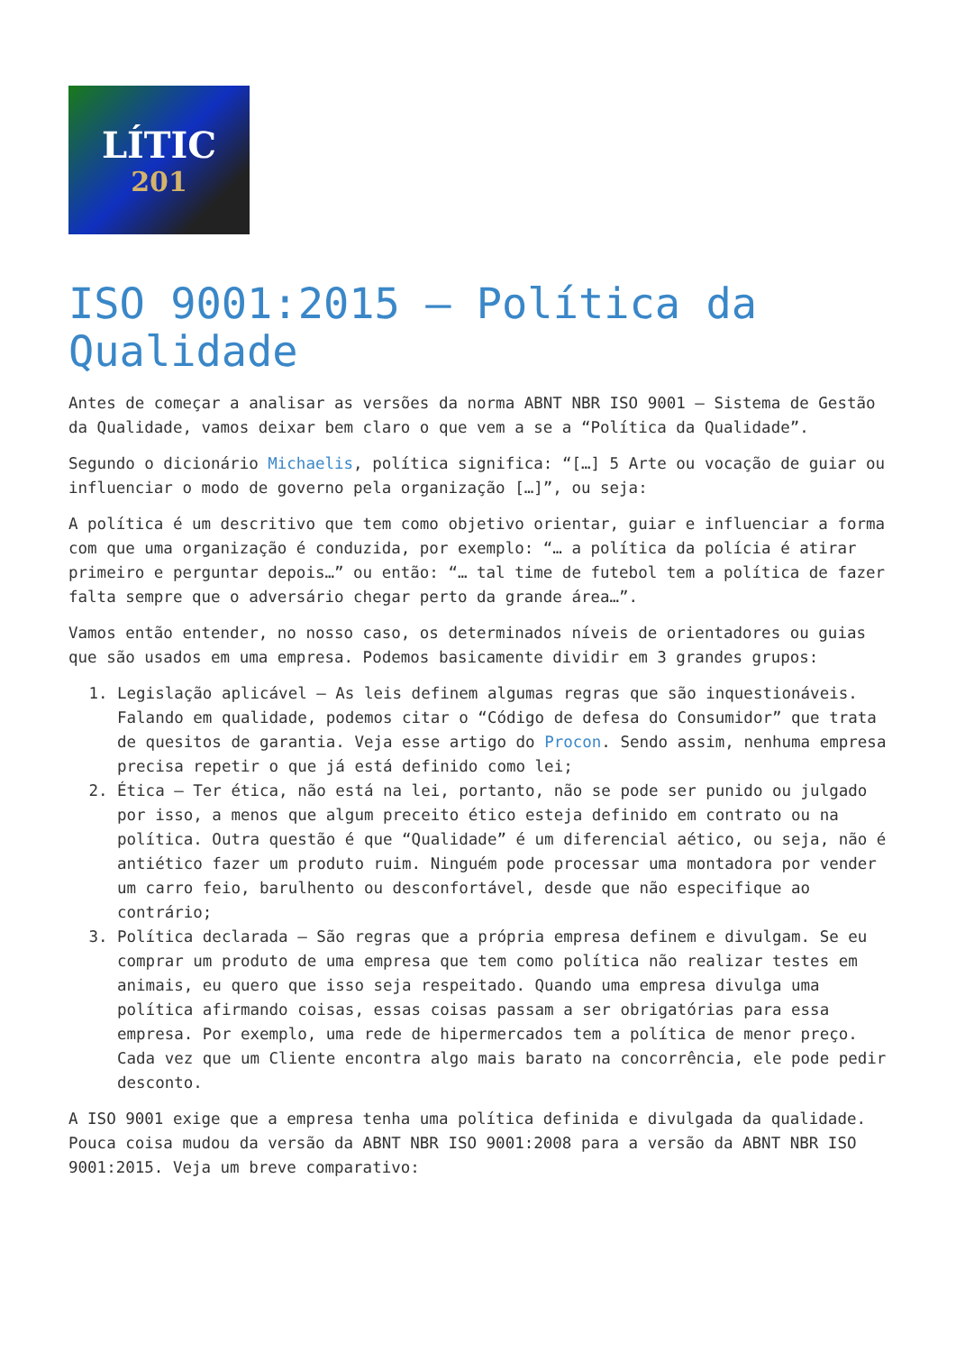LÍTIC
201
ISO 9001:2015 – Política da Qualidade
Antes de começar a analisar as versões da norma ABNT NBR ISO 9001 – Sistema de Gestão da Qualidade, vamos deixar bem claro o que vem a se a “Política da Qualidade”.
Segundo o dicionário Michaelis, política significa: “[…] 5 Arte ou vocação de guiar ou influenciar o modo de governo pela organização […]”, ou seja:
A política é um descritivo que tem como objetivo orientar, guiar e influenciar a forma com que uma organização é conduzida, por exemplo: “… a política da polícia é atirar primeiro e perguntar depois…” ou então: “… tal time de futebol tem a política de fazer falta sempre que o adversário chegar perto da grande área…”.
Vamos então entender, no nosso caso, os determinados níveis de orientadores ou guias que são usados em uma empresa. Podemos basicamente dividir em 3 grandes grupos:
1. Legislação aplicável – As leis definem algumas regras que são inquestionáveis. Falando em qualidade, podemos citar o “Código de defesa do Consumidor” que trata de quesitos de garantia. Veja esse artigo do Procon. Sendo assim, nenhuma empresa precisa repetir o que já está definido como lei;
2. Ética – Ter ética, não está na lei, portanto, não se pode ser punido ou julgado por isso, a menos que algum preceito ético esteja definido em contrato ou na política. Outra questão é que “Qualidade” é um diferencial aético, ou seja, não é antiético fazer um produto ruim. Ninguém pode processar uma montadora por vender um carro feio, barulhento ou desconfortável, desde que não especifique ao contrário;
3. Política declarada – São regras que a própria empresa definem e divulgam. Se eu comprar um produto de uma empresa que tem como política não realizar testes em animais, eu quero que isso seja respeitado. Quando uma empresa divulga uma política afirmando coisas, essas coisas passam a ser obrigatórias para essa empresa. Por exemplo, uma rede de hipermercados tem a política de menor preço. Cada vez que um Cliente encontra algo mais barato na concorrência, ele pode pedir desconto.
A ISO 9001 exige que a empresa tenha uma política definida e divulgada da qualidade. Pouca coisa mudou da versão da ABNT NBR ISO 9001:2008 para a versão da ABNT NBR ISO 9001:2015. Veja um breve comparativo: